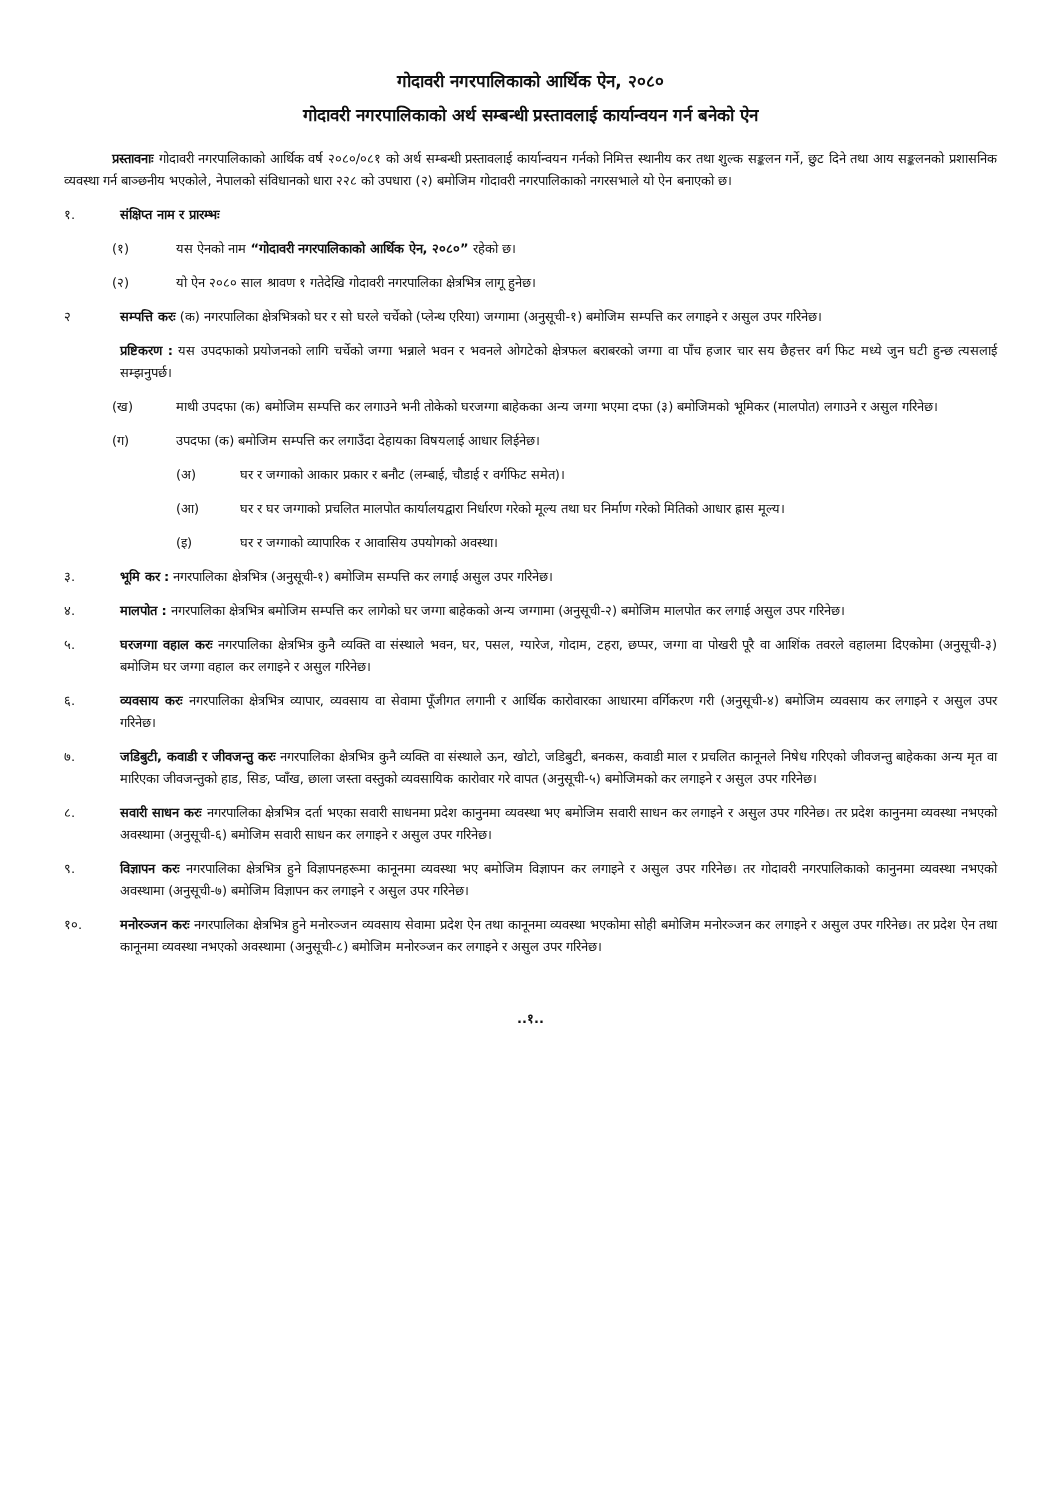गोदावरी नगरपालिकाको आर्थिक ऐन, २०८०
गोदावरी नगरपालिकाको अर्थ सम्बन्धी प्रस्तावलाई कार्यान्वयन गर्न बनेको ऐन
प्रस्तावनाः गोदावरी नगरपालिकाको आर्थिक वर्ष २०८०/०८१ को अर्थ सम्बन्धी प्रस्तावलाई कार्यान्वयन गर्नको निमित्त स्थानीय कर तथा शुल्क सङ्कलन गर्ने, छुट दिने तथा आय सङ्कलनको प्रशासनिक व्यवस्था गर्न बाञ्छनीय भएकोले, नेपालको संविधानको धारा २२८ को उपधारा (२) बमोजिम गोदावरी नगरपालिकाको नगरसभाले यो ऐन बनाएको छ।
१. संक्षिप्त नाम र प्रारम्भः
(१) यस ऐनको नाम “गोदावरी नगरपालिकाको आर्थिक ऐन, २०८०” रहेको छ।
(२) यो ऐन २०८० साल श्रावण १ गतेदेखि गोदावरी नगरपालिका क्षेत्रभित्र लागू हुनेछ।
२ सम्पत्ति करः (क) नगरपालिका क्षेत्रभित्रको घर र सो घरले चर्चेको (प्लेन्थ एरिया) जग्गामा (अनुसूची-१) बमोजिम सम्पत्ति कर लगाइने र असुल उपर गरिनेछ।
प्रष्टिकरण : यस उपदफाको प्रयोजनको लागि चर्चेको जग्गा भन्नाले भवन र भवनले ओगटेको क्षेत्रफल बराबरको जग्गा वा पाँच हजार चार सय छैहत्तर वर्ग फिट मध्ये जुन घटी हुन्छ त्यसलाई सम्झनुपर्छ।
(ख) माथी उपदफा (क) बमोजिम सम्पत्ति कर लगाउने भनी तोकेको घरजग्गा बाहेकका अन्य जग्गा भएमा दफा (३) बमोजिमको भूमिकर (मालपोत) लगाउने र असुल गरिनेछ।
(ग) उपदफा (क) बमोजिम सम्पत्ति कर लगाउँदा देहायका विषयलाई आधार लिईनेछ।
(अ) घर र जग्गाको आकार प्रकार र बनौट (लम्बाई, चौडाई र वर्गफिट समेत)।
(आ) घर र घर जग्गाको प्रचलित मालपोत कार्यालयद्वारा निर्धारण गरेको मूल्य तथा घर निर्माण गरेको मितिको आधार ह्रास मूल्य।
(इ) घर र जग्गाको व्यापारिक र आवासिय उपयोगको अवस्था।
३. भूमि कर : नगरपालिका क्षेत्रभित्र (अनुसूची-१) बमोजिम सम्पत्ति कर लगाई असुल उपर गरिनेछ।
४. मालपोत : नगरपालिका क्षेत्रभित्र बमोजिम सम्पत्ति कर लागेको घर जग्गा बाहेकको अन्य जग्गामा (अनुसूची-२) बमोजिम मालपोत कर लगाई असुल उपर गरिनेछ।
५. घरजग्गा वहाल करः नगरपालिका क्षेत्रभित्र कुनै व्यक्ति वा संस्थाले भवन, घर, पसल, ग्यारेज, गोदाम, टहरा, छप्पर, जग्गा वा पोखरी पूरै वा आशिंक तवरले वहालमा दिएकोमा (अनुसूची-३) बमोजिम घर जग्गा वहाल कर लगाइने र असुल गरिनेछ।
६. व्यवसाय करः नगरपालिका क्षेत्रभित्र व्यापार, व्यवसाय वा सेवामा पूँजीगत लगानी र आर्थिक कारोवारका आधारमा वर्गिकरण गरी (अनुसूची-४) बमोजिम व्यवसाय कर लगाइने र असुल उपर गरिनेछ।
७. जडिबुटी, कवाडी र जीवजन्तु करः नगरपालिका क्षेत्रभित्र कुनै व्यक्ति वा संस्थाले ऊन, खोटो, जडिबुटी, बनकस, कवाडी माल र प्रचलित कानूनले निषेध गरिएको जीवजन्तु बाहेकका अन्य मृत वा मारिएका जीवजन्तुको हाड, सिङ, प्वाँख, छाला जस्ता वस्तुको व्यवसायिक कारोवार गरे वापत (अनुसूची-५) बमोजिमको कर लगाइने र असुल उपर गरिनेछ।
८. सवारी साधन करः नगरपालिका क्षेत्रभित्र दर्ता भएका सवारी साधनमा प्रदेश कानुनमा व्यवस्था भए बमोजिम सवारी साधन कर लगाइने र असुल उपर गरिनेछ। तर प्रदेश कानुनमा व्यवस्था नभएको अवस्थामा (अनुसूची-६) बमोजिम सवारी साधन कर लगाइने र असुल उपर गरिनेछ।
९. विज्ञापन करः नगरपालिका क्षेत्रभित्र हुने विज्ञापनहरूमा कानूनमा व्यवस्था भए बमोजिम विज्ञापन कर लगाइने र असुल उपर गरिनेछ। तर गोदावरी नगरपालिकाको कानुनमा व्यवस्था नभएको अवस्थामा (अनुसूची-७) बमोजिम विज्ञापन कर लगाइने र असुल उपर गरिनेछ।
१०. मनोरञ्जन करः नगरपालिका क्षेत्रभित्र हुने मनोरञ्जन व्यवसाय सेवामा प्रदेश ऐन तथा कानूनमा व्यवस्था भएकोमा सोही बमोजिम मनोरञ्जन कर लगाइने र असुल उपर गरिनेछ। तर प्रदेश ऐन तथा कानूनमा व्यवस्था नभएको अवस्थामा (अनुसूची-८) बमोजिम मनोरञ्जन कर लगाइने र असुल उपर गरिनेछ।
..१..